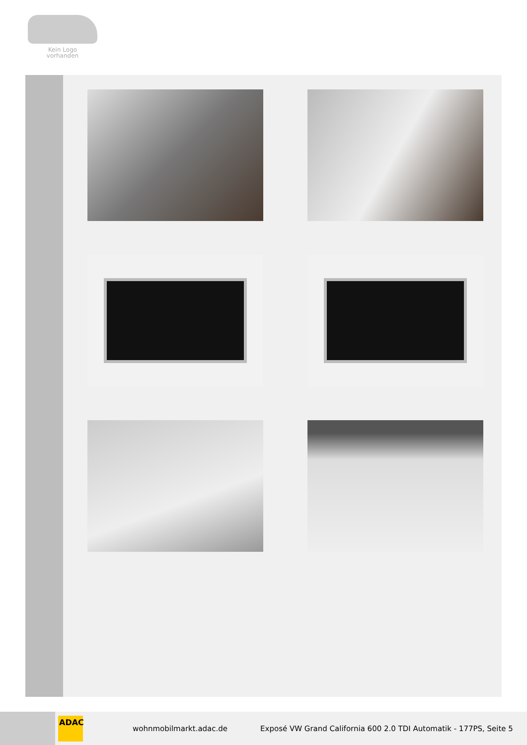Kein Logo
vorhanden
ADAC
wohnmobilmarkt.adac.de
Exposé VW Grand California 600 2.0 TDI Automatik - 177PS, Seite 5